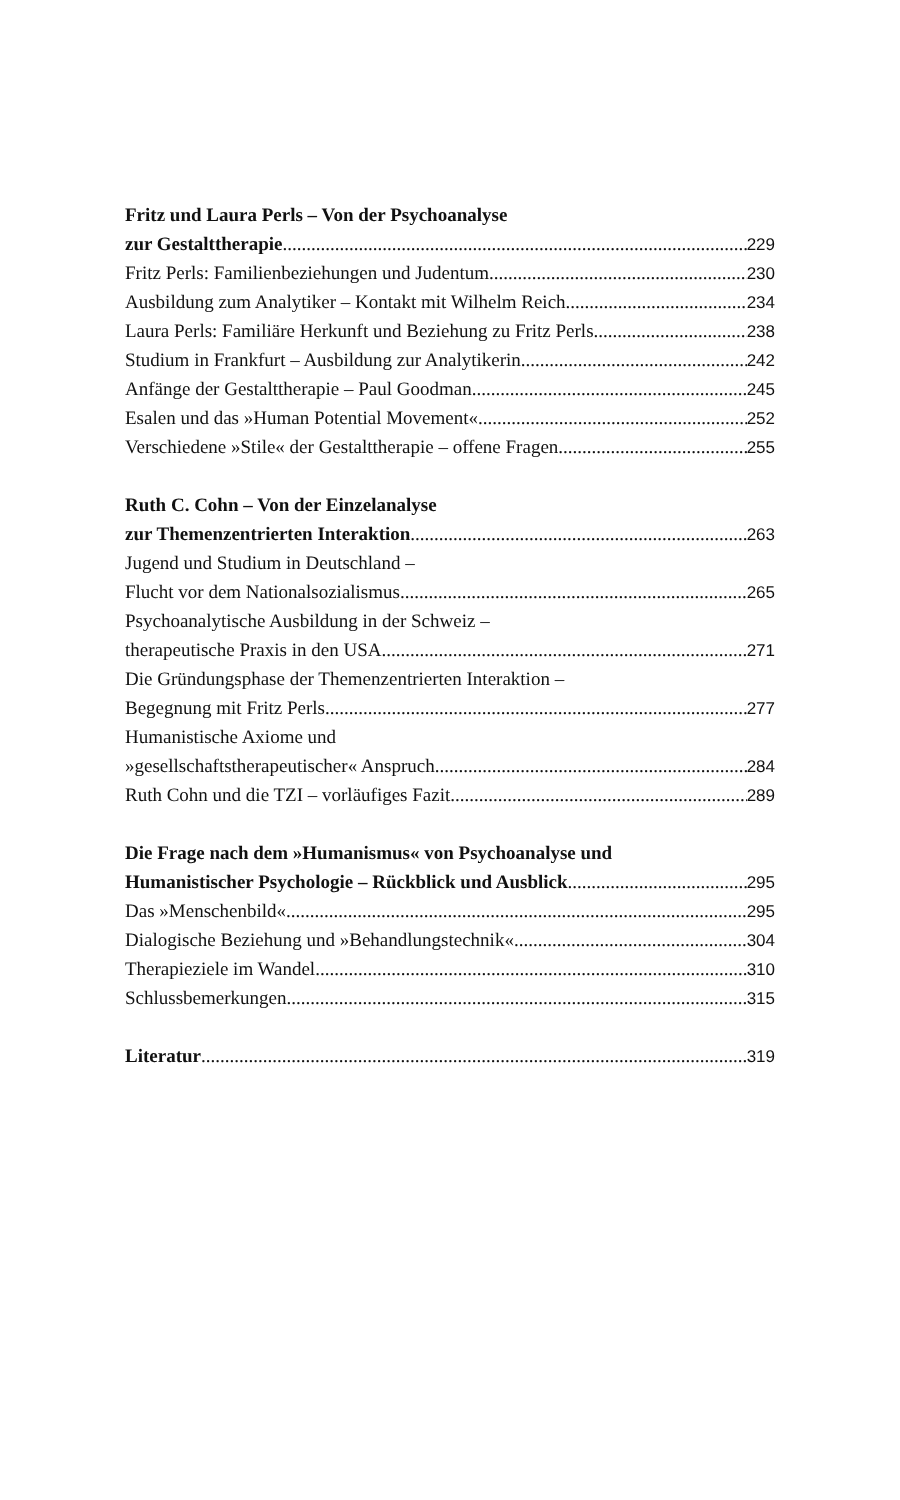Fritz und Laura Perls – Von der Psychoanalyse
zur Gestalttherapie 229
Fritz Perls: Familienbeziehungen und Judentum 230
Ausbildung zum Analytiker – Kontakt mit Wilhelm Reich 234
Laura Perls: Familiäre Herkunft und Beziehung zu Fritz Perls 238
Studium in Frankfurt – Ausbildung zur Analytikerin 242
Anfänge der Gestalttherapie – Paul Goodman 245
Esalen und das »Human Potential Movement« 252
Verschiedene »Stile« der Gestalttherapie – offene Fragen 255
Ruth C. Cohn – Von der Einzelanalyse
zur Themenzentrierten Interaktion 263
Jugend und Studium in Deutschland –
Flucht vor dem Nationalsozialismus 265
Psychoanalytische Ausbildung in der Schweiz –
therapeutische Praxis in den USA 271
Die Gründungsphase der Themenzentrierten Interaktion –
Begegnung mit Fritz Perls 277
Humanistische Axiome und
»gesellschaftstherapeutischer« Anspruch 284
Ruth Cohn und die TZI – vorläufiges Fazit 289
Die Frage nach dem »Humanismus« von Psychoanalyse und
Humanistischer Psychologie – Rückblick und Ausblick 295
Das »Menschenbild« 295
Dialogische Beziehung und »Behandlungstechnik« 304
Therapieziele im Wandel 310
Schlussbemerkungen 315
Literatur 319